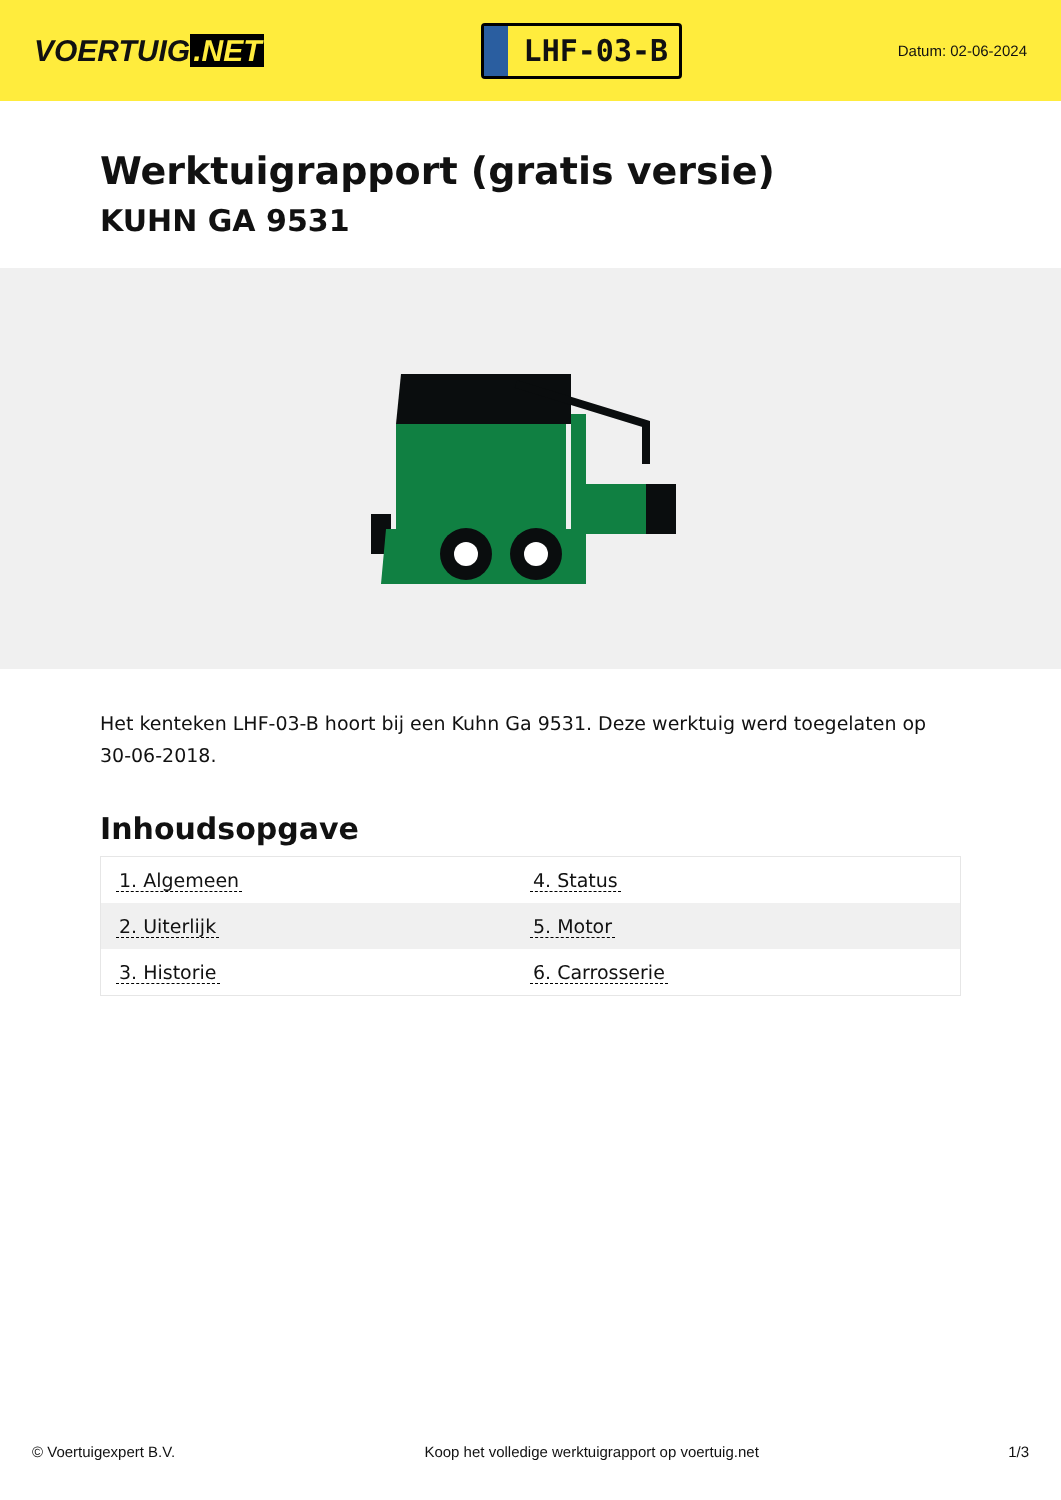VOERTUIG.NET
LHF-03-B
Datum: 02-06-2024
Werktuigrapport (gratis versie)
KUHN GA 9531
Het kenteken LHF-03-B hoort bij een Kuhn Ga 9531. Deze werktuig werd toegelaten op 30-06-2018.
Inhoudsopgave
| 1. Algemeen | 4. Status |
| 2. Uiterlijk | 5. Motor |
| 3. Historie | 6. Carrosserie |
© Voertuigexpert B.V. Koop het volledige werktuigrapport op voertuig.net 1/3